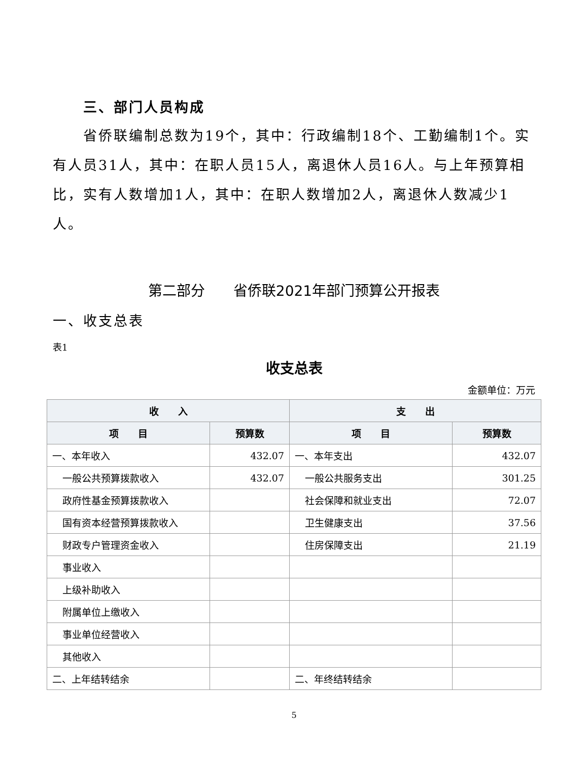三、部门人员构成
省侨联编制总数为19个，其中：行政编制18个、工勤编制1个。实有人员31人，其中：在职人员15人，离退休人员16人。与上年预算相比，实有人数增加1人，其中：在职人数增加2人，离退休人数减少1人。
第二部分　　省侨联2021年部门预算公开报表
一、收支总表
表1
收支总表
金额单位：万元
| 收 入 | | 支 出 | |
| --- | --- | --- | --- |
| 项 目 | 预算数 | 项 目 | 预算数 |
| 一、本年收入 | 432.07 | 一、本年支出 | 432.07 |
| 一般公共预算拨款收入 | 432.07 | 一般公共服务支出 | 301.25 |
| 政府性基金预算拨款收入 | | 社会保障和就业支出 | 72.07 |
| 国有资本经营预算拨款收入 | | 卫生健康支出 | 37.56 |
| 财政专户管理资金收入 | | 住房保障支出 | 21.19 |
| 事业收入 | | | |
| 上级补助收入 | | | |
| 附属单位上缴收入 | | | |
| 事业单位经营收入 | | | |
| 其他收入 | | | |
| 二、上年结转结余 | | 二、年终结转结余 | |
5